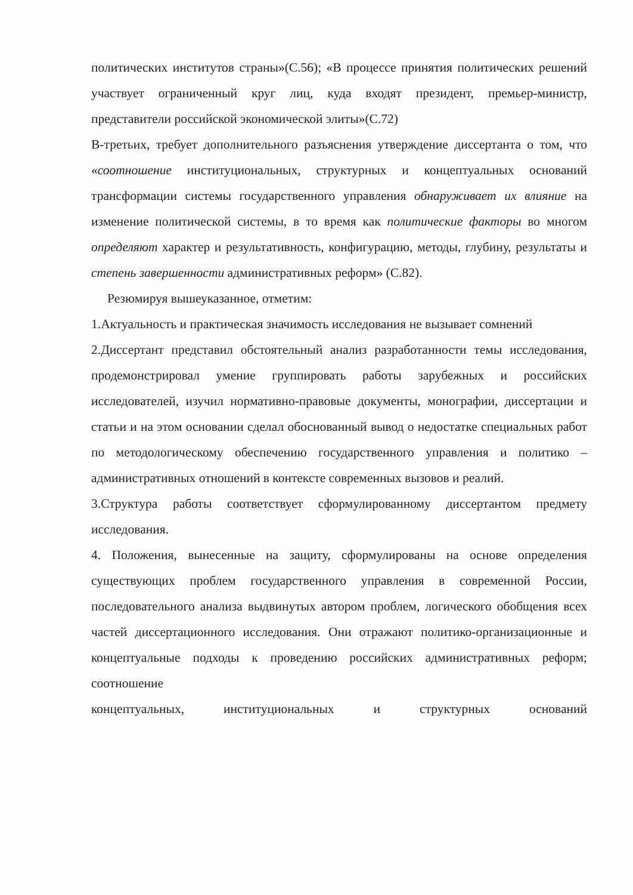политических институтов страны»(С.56); «В процессе принятия политических решений участвует ограниченный круг лиц, куда входят президент, премьер-министр, представители российской экономической элиты»(С.72)
В-третьих, требует дополнительного разъяснения утверждение диссертанта о том, что «соотношение институциональных, структурных и концептуальных оснований трансформации системы государственного управления обнаруживает их влияние на изменение политической системы, в то время как политические факторы во многом определяют характер и результативность, конфигурацию, методы, глубину, результаты и степень завершенности административных реформ» (С.82).
Резюмируя вышеуказанное, отметим:
1.Актуальность и практическая значимость исследования не вызывает сомнений
2.Диссертант представил обстоятельный анализ разработанности темы исследования, продемонстрировал умение группировать работы зарубежных и российских исследователей, изучил нормативно-правовые документы, монографии, диссертации и статьи и на этом основании сделал обоснованный вывод о недостатке специальных работ по методологическому обеспечению государственного управления и политико – административных отношений в контексте современных вызовов и реалий.
3.Структура работы соответствует сформулированному диссертантом предмету исследования.
4. Положения, вынесенные на защиту, сформулированы на основе определения существующих проблем государственного управления в современной России, последовательного анализа выдвинутых автором проблем, логического обобщения всех частей диссертационного исследования. Они отражают политико-организационные и концептуальные подходы к проведению российских административных реформ; соотношение
концептуальных, институциональных и структурных оснований